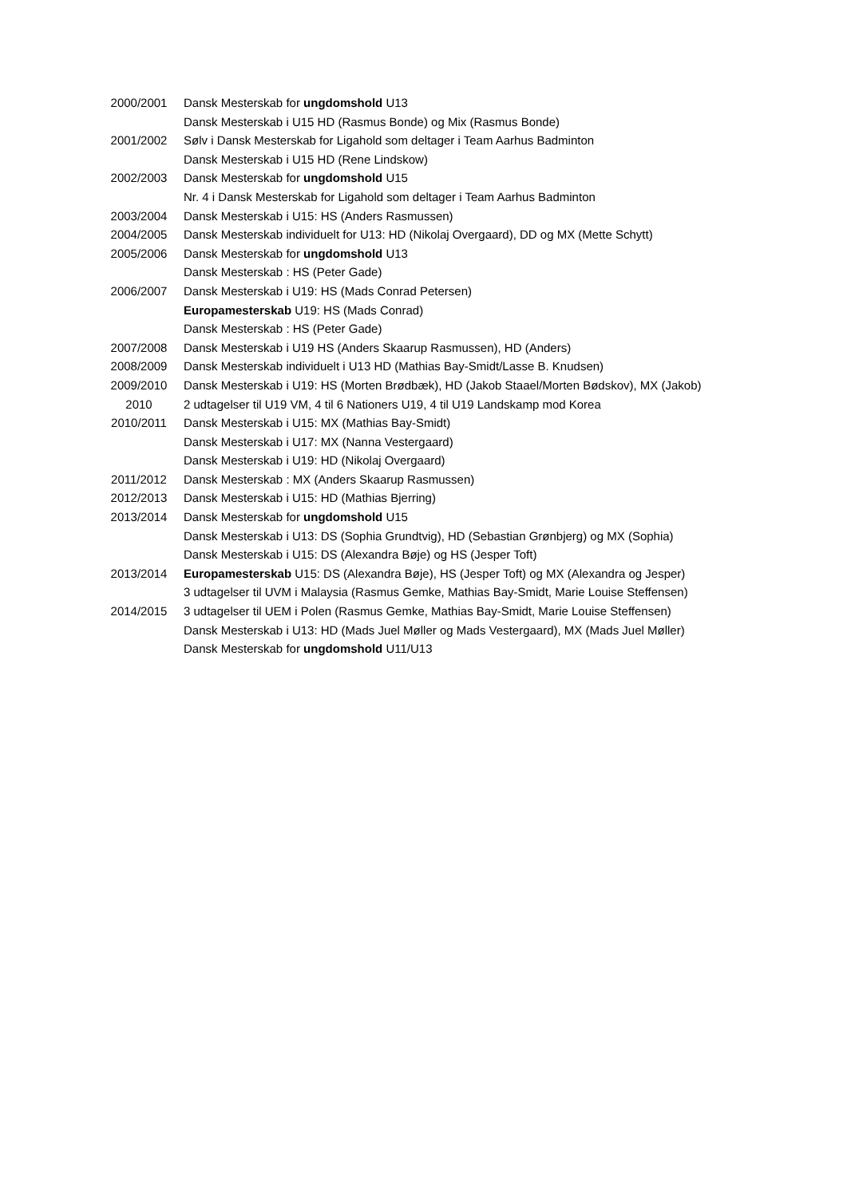2000/2001 Dansk Mesterskab for ungdomshold U13
Dansk Mesterskab i U15 HD (Rasmus Bonde) og Mix (Rasmus Bonde)
2001/2002 Sølv i Dansk Mesterskab for Ligahold som deltager i Team Aarhus Badminton
Dansk Mesterskab i U15 HD (Rene Lindskow)
2002/2003 Dansk Mesterskab for ungdomshold U15
Nr. 4 i Dansk Mesterskab for Ligahold som deltager i Team Aarhus Badminton
2003/2004 Dansk Mesterskab i U15: HS (Anders Rasmussen)
2004/2005 Dansk Mesterskab individuelt for U13: HD (Nikolaj Overgaard), DD og MX (Mette Schytt)
2005/2006 Dansk Mesterskab for ungdomshold U13
Dansk Mesterskab : HS (Peter Gade)
2006/2007 Dansk Mesterskab i U19: HS (Mads Conrad Petersen)
Europamesterskab U19: HS (Mads Conrad)
Dansk Mesterskab : HS (Peter Gade)
2007/2008 Dansk Mesterskab i U19 HS (Anders Skaarup Rasmussen), HD (Anders)
2008/2009 Dansk Mesterskab individuelt i U13 HD (Mathias Bay-Smidt/Lasse B. Knudsen)
2009/2010 Dansk Mesterskab i U19: HS (Morten Brødbæk), HD (Jakob Staael/Morten Bødskov), MX (Jakob)
2010 2 udtagelser til U19 VM, 4 til 6 Nationers U19, 4 til U19 Landskamp mod Korea
2010/2011 Dansk Mesterskab i U15: MX (Mathias Bay-Smidt)
Dansk Mesterskab i U17: MX (Nanna Vestergaard)
Dansk Mesterskab i U19: HD (Nikolaj Overgaard)
2011/2012 Dansk Mesterskab : MX (Anders Skaarup Rasmussen)
2012/2013 Dansk Mesterskab i U15: HD (Mathias Bjerring)
2013/2014 Dansk Mesterskab for ungdomshold U15
Dansk Mesterskab i U13: DS (Sophia Grundtvig), HD (Sebastian Grønbjerg) og MX (Sophia)
Dansk Mesterskab i U15: DS (Alexandra Bøje) og HS (Jesper Toft)
2013/2014 Europamesterskab U15: DS (Alexandra Bøje), HS (Jesper Toft) og MX (Alexandra og Jesper)
3 udtagelser til UVM i Malaysia (Rasmus Gemke, Mathias Bay-Smidt, Marie Louise Steffensen)
2014/2015 3 udtagelser til UEM i Polen (Rasmus Gemke, Mathias Bay-Smidt, Marie Louise Steffensen)
Dansk Mesterskab i U13: HD (Mads Juel Møller og Mads Vestergaard), MX (Mads Juel Møller)
Dansk Mesterskab for ungdomshold U11/U13